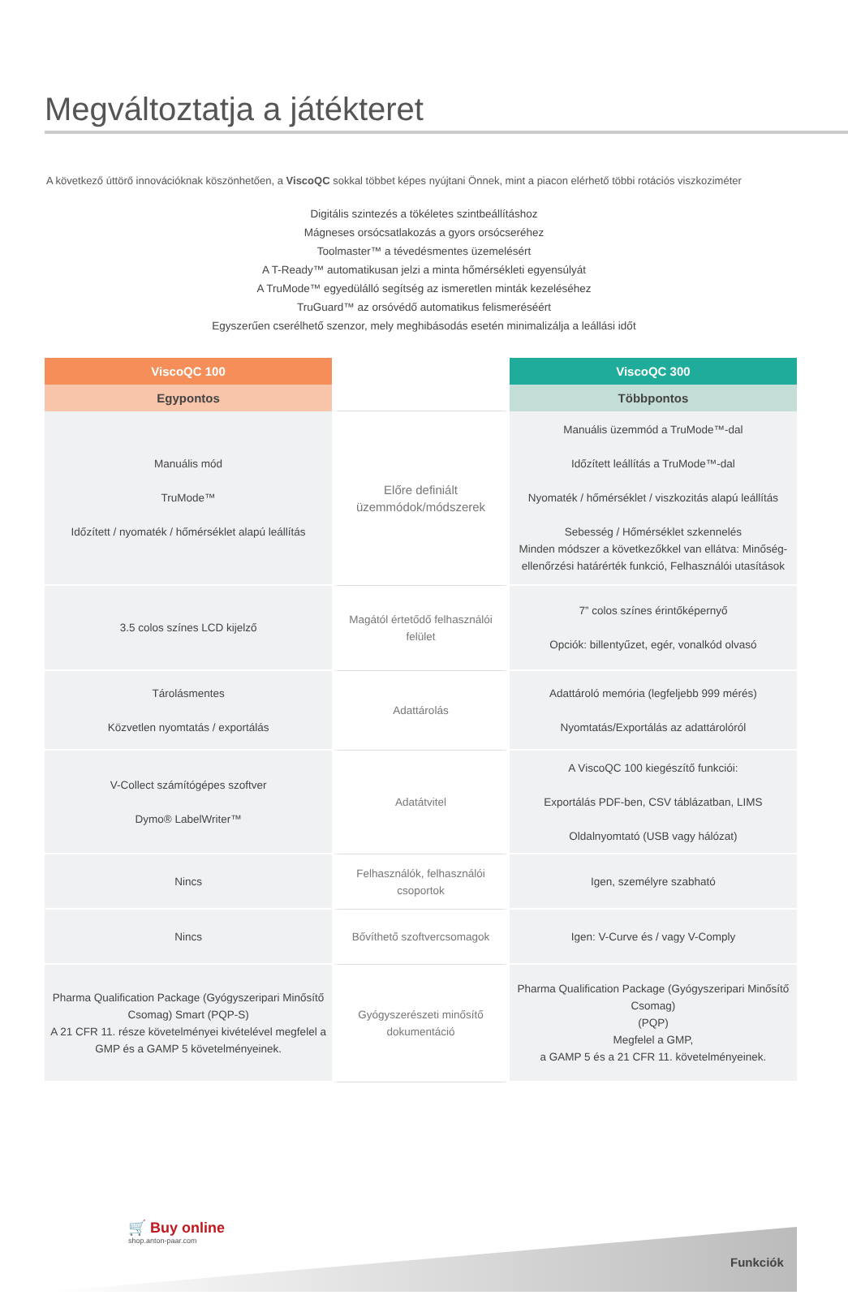Megváltoztatja a játékteret
A következő úttörő innovációknak köszönhetően, a ViscoQC sokkal többet képes nyújtani Önnek, mint a piacon elérhető többi rotációs viszkoziméter
Digitális szintezés a tökéletes szintbeállításhoz
Mágneses orsócsatlakozás a gyors orsócseréhez
Toolmaster™ a tévedésmentes üzemelésért
A T-Ready™ automatikusan jelzi a minta hőmérsékleti egyensúlyát
A TruMode™ egyedülálló segítség az ismeretlen minták kezeléséhez
TruGuard™ az orsóvédő automatikus felismeréséért
Egyszerűen cserélhető szenzor, mely meghibásodás esetén minimalizálja a leállási időt
| ViscoQC 100 | | ViscoQC 300 |
| --- | --- | --- |
| Egypontos | | Többpontos |
| Manuális mód TruMode™ Időzített / nyomaték / hőmérséklet alapú leállítás | Előre definiált üzemmódok/módszerek | Manuális üzemmód a TruMode™-dal Időzített leállítás a TruMode™-dal Nyomaték / hőmérséklet / viszkozitás alapú leállítás Sebesség / Hőmérséklet szkennelés Minden módszer a következőkkel van ellátva: Minőség-ellenőrzési határérték funkció, Felhasználói utasítások |
| 3.5 colos színes LCD kijelző | Magától értetődő felhasználói felület | 7” colos színes érintőképernyő Opciók: billentyűzet, egér, vonalkód olvasó |
| Tárolásmentes Közvetlen nyomtatás / exportálás | Adattárolás | Adattároló memória (legfeljebb 999 mérés) Nyomtatás/Exportálás az adattárolóról |
| V-Collect számítógépes szoftver Dymo® LabelWriter™ | Adatátvitel | A ViscoQC 100 kiegészítő funkciói: Exportálás PDF-ben, CSV táblázatban, LIMS Oldalnyomtató (USB vagy hálózat) |
| Nincs | Felhasználók, felhasználói csoportok | Igen, személyre szabható |
| Nincs | Bővíthető szoftvercsomagok | Igen: V-Curve és / vagy V-Comply |
| Pharma Qualification Package (Gyógyszeripari Minősítő Csomag) Smart (PQP-S) A 21 CFR 11. része követelményei kivételével megfelel a GMP és a GAMP 5 követelményeinek. | Gyógyszerészeti minősítő dokumentáció | Pharma Qualification Package (Gyógyszeripari Minősítő Csomag) (PQP) Megfelel a GMP, a GAMP 5 és a 21 CFR 11. követelményeinek. |
🛒 Buy online
shop.anton-paar.com
Funkciók